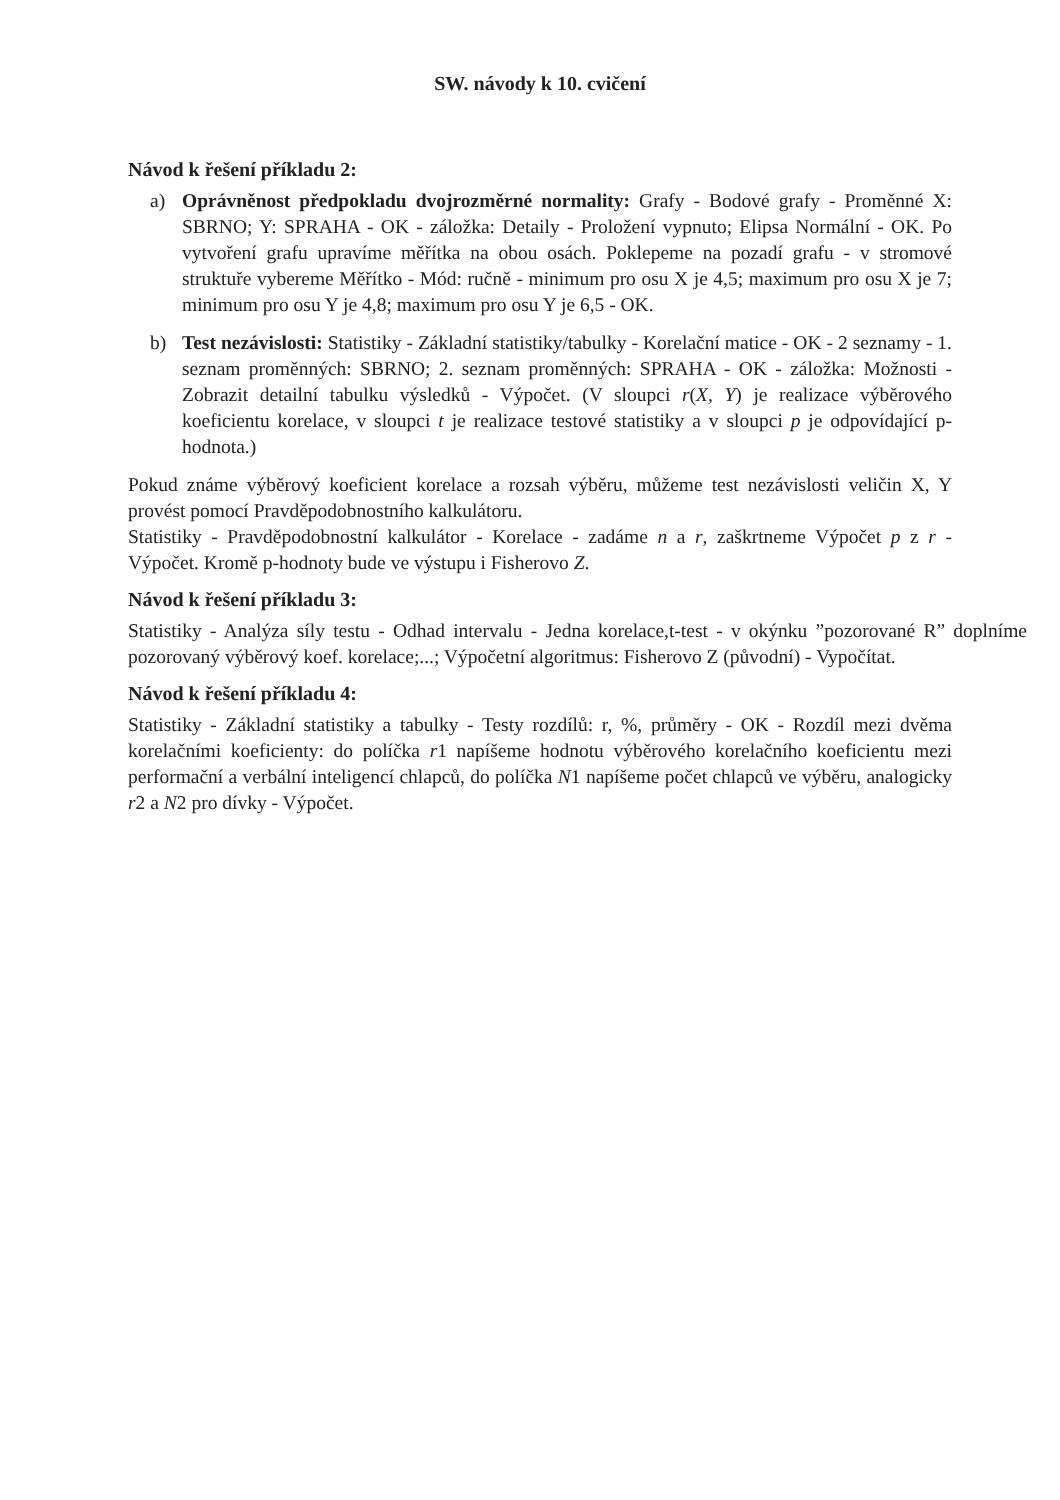SW. návody k 10. cvičení
Návod k řešení příkladu 2:
a) Oprávněnost předpokladu dvojrozměrné normality: Grafy - Bodové grafy - Proměnné X: SBRNO; Y: SPRAHA - OK - záložka: Detaily - Proložení vypnuto; Elipsa Normální - OK. Po vytvoření grafu upravíme měřítka na obou osách. Poklepeme na pozadí grafu - v stromové struktuře vybereme Měřítko - Mód: ručně - minimum pro osu X je 4,5; maximum pro osu X je 7; minimum pro osu Y je 4,8; maximum pro osu Y je 6,5 - OK.
b) Test nezávislosti: Statistiky - Základní statistiky/tabulky - Korelační matice - OK - 2 seznamy - 1. seznam proměnných: SBRNO; 2. seznam proměnných: SPRAHA - OK - záložka: Možnosti - Zobrazit detailní tabulku výsledků - Výpočet. (V sloupci r(X, Y) je realizace výběrového koeficientu korelace, v sloupci t je realizace testové statistiky a v sloupci p je odpovídající p-hodnota.)
Pokud známe výběrový koeficient korelace a rozsah výběru, můžeme test nezávislosti veličin X, Y provést pomocí Pravděpodobnostního kalkulátoru.
Statistiky - Pravděpodobnostní kalkulátor - Korelace - zadáme n a r, zaškrtneme Výpočet p z r - Výpočet. Kromě p-hodnoty bude ve výstupu i Fisherovo Z.
Návod k řešení příkladu 3:
Statistiky - Analýza síly testu - Odhad intervalu - Jedna korelace,t-test - v okýnku ”pozorované R” doplníme pozorovaný výběrový koef. korelace;...; Výpočetní algoritmus: Fisherovo Z (původní) - Vypočítat.
Návod k řešení příkladu 4:
Statistiky - Základní statistiky a tabulky - Testy rozdílů: r, %, průměry - OK - Rozdíl mezi dvěma korelačními koeficienty: do políčka r1 napíšeme hodnotu výběrového korelačního koeficientu mezi performační a verbální inteligencí chlapců, do políčka N1 napíšeme počet chlapců ve výběru, analogicky r2 a N2 pro dívky - Výpočet.